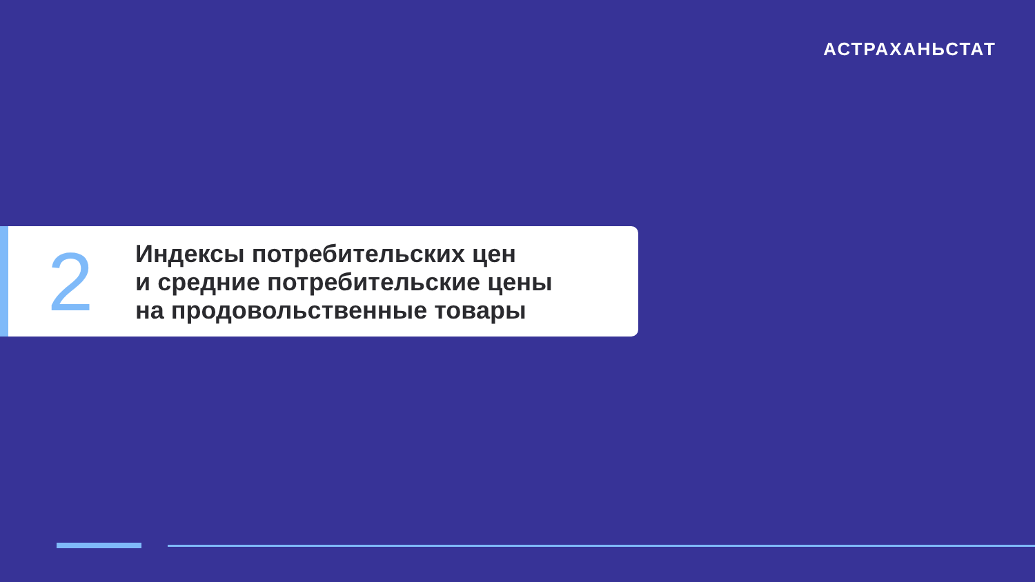АСТРАХАНЬСТАТ
2
Индексы потребительских цен
и средние потребительские цены
на продовольственные товары